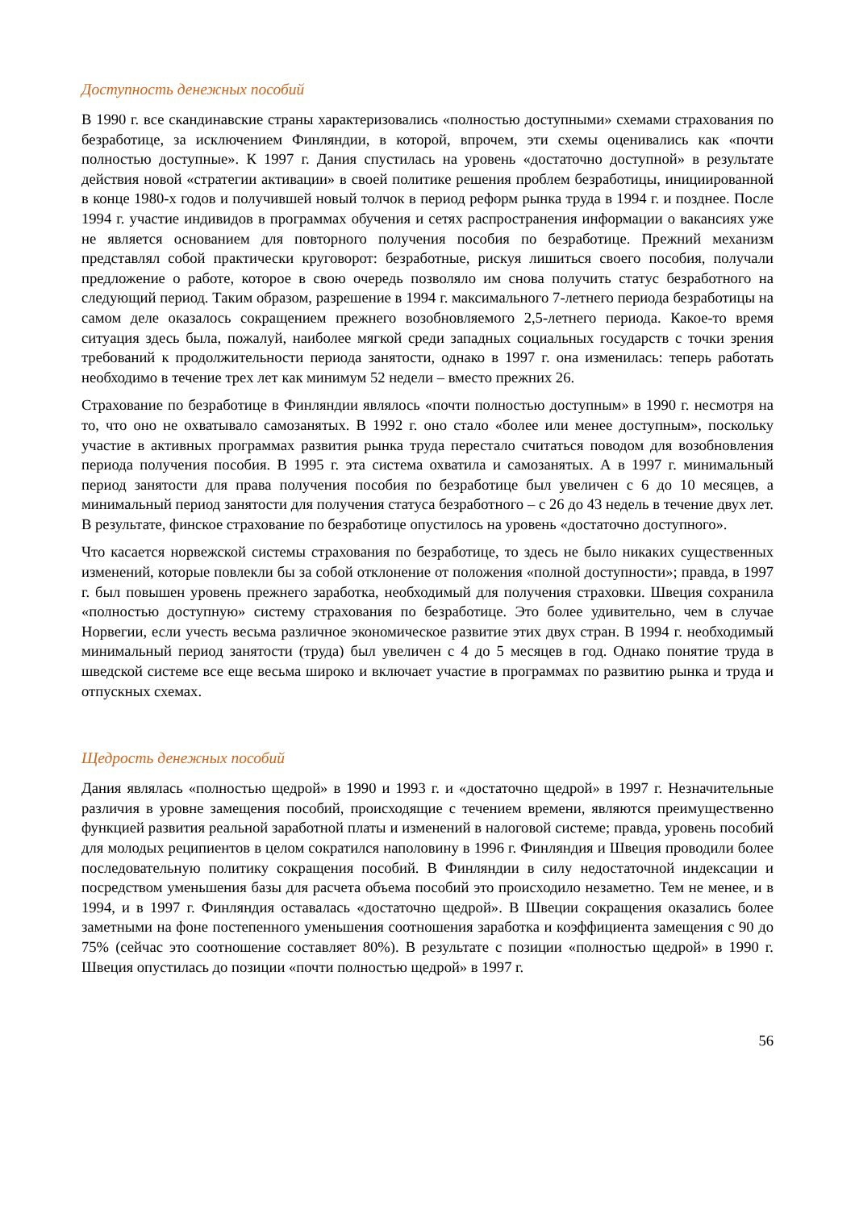Доступность денежных пособий
В 1990 г. все скандинавские страны характеризовались «полностью доступными» схемами страхования по безработице, за исключением Финляндии, в которой, впрочем, эти схемы оценивались как «почти полностью доступные». К 1997 г. Дания спустилась на уровень «достаточно доступной» в результате действия новой «стратегии активации» в своей политике решения проблем безработицы, инициированной в конце 1980-х годов и получившей новый толчок в период реформ рынка труда в 1994 г. и позднее. После 1994 г. участие индивидов в программах обучения и сетях распространения информации о вакансиях уже не является основанием для повторного получения пособия по безработице. Прежний механизм представлял собой практически круговорот: безработные, рискуя лишиться своего пособия, получали предложение о работе, которое в свою очередь позволяло им снова получить статус безработного на следующий период. Таким образом, разрешение в 1994 г. максимального 7-летнего периода безработицы на самом деле оказалось сокращением прежнего возобновляемого 2,5-летнего периода. Какое-то время ситуация здесь была, пожалуй, наиболее мягкой среди западных социальных государств с точки зрения требований к продолжительности периода занятости, однако в 1997 г. она изменилась: теперь работать необходимо в течение трех лет как минимум 52 недели – вместо прежних 26.
Страхование по безработице в Финляндии являлось «почти полностью доступным» в 1990 г. несмотря на то, что оно не охватывало самозанятых. В 1992 г. оно стало «более или менее доступным», поскольку участие в активных программах развития рынка труда перестало считаться поводом для возобновления периода получения пособия. В 1995 г. эта система охватила и самозанятых. А в 1997 г. минимальный период занятости для права получения пособия по безработице был увеличен с 6 до 10 месяцев, а минимальный период занятости для получения статуса безработного – с 26 до 43 недель в течение двух лет. В результате, финское страхование по безработице опустилось на уровень «достаточно доступного».
Что касается норвежской системы страхования по безработице, то здесь не было никаких существенных изменений, которые повлекли бы за собой отклонение от положения «полной доступности»; правда, в 1997 г. был повышен уровень прежнего заработка, необходимый для получения страховки. Швеция сохранила «полностью доступную» систему страхования по безработице. Это более удивительно, чем в случае Норвегии, если учесть весьма различное экономическое развитие этих двух стран. В 1994 г. необходимый минимальный период занятости (труда) был увеличен с 4 до 5 месяцев в год. Однако понятие труда в шведской системе все еще весьма широко и включает участие в программах по развитию рынка и труда и отпускных схемах.
Щедрость денежных пособий
Дания являлась «полностью щедрой» в 1990 и 1993 г. и «достаточно щедрой» в 1997 г. Незначительные различия в уровне замещения пособий, происходящие с течением времени, являются преимущественно функцией развития реальной заработной платы и изменений в налоговой системе; правда, уровень пособий для молодых реципиентов в целом сократился наполовину в 1996 г. Финляндия и Швеция проводили более последовательную политику сокращения пособий. В Финляндии в силу недостаточной индексации и посредством уменьшения базы для расчета объема пособий это происходило незаметно. Тем не менее, и в 1994, и в 1997 г. Финляндия оставалась «достаточно щедрой». В Швеции сокращения оказались более заметными на фоне постепенного уменьшения соотношения заработка и коэффициента замещения с 90 до 75% (сейчас это соотношение составляет 80%). В результате с позиции «полностью щедрой» в 1990 г. Швеция опустилась до позиции «почти полностью щедрой» в 1997 г.
56